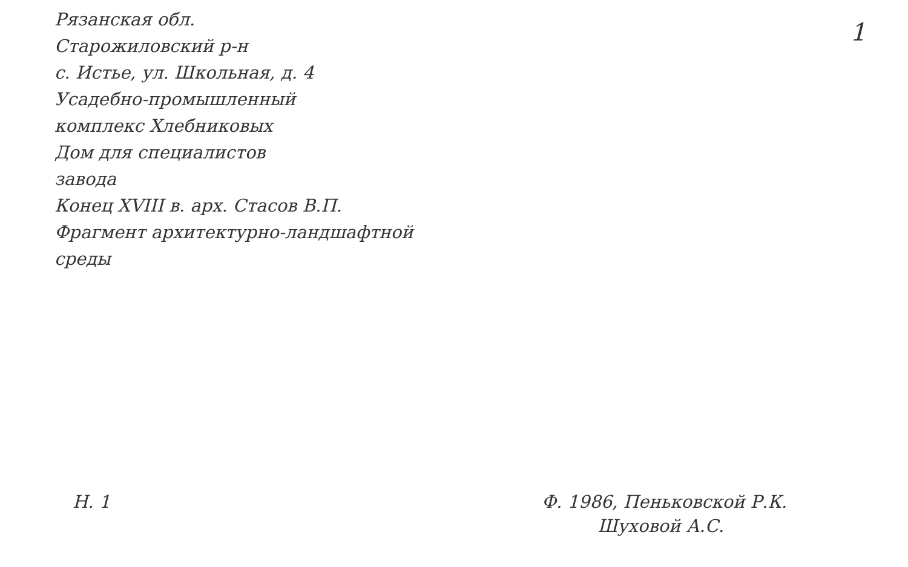Рязанская обл.
Старожиловский р-н
с. Истье, ул. Школьная, д. 4
Усадебно-промышленный
комплекс Хлебниковых
Дом для специалистов
завода
Конец XVIII в. арх. Стасов В.П.
Фрагмент архитектурно-ландшафтной
среды
1
Н. 1 Ф. 1986, Пеньковской Р.К.
Шуховой А.С.